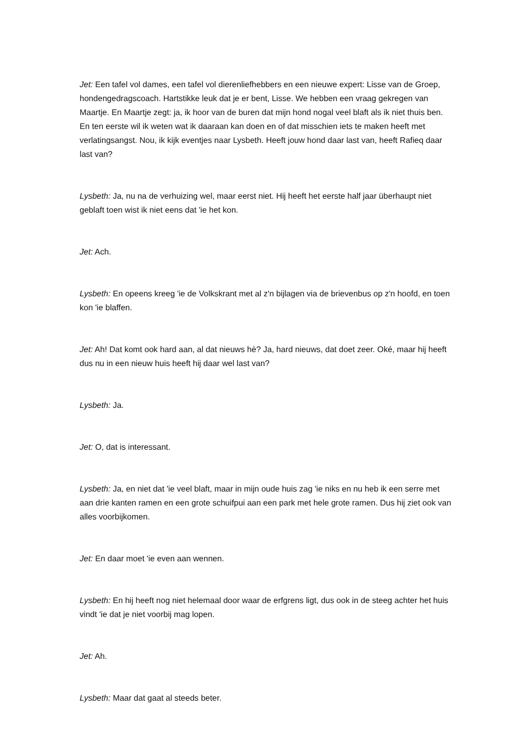Jet: Een tafel vol dames, een tafel vol dierenliefhebbers en een nieuwe expert: Lisse van de Groep, hondengedragscoach. Hartstikke leuk dat je er bent, Lisse. We hebben een vraag gekregen van Maartje. En Maartje zegt: ja, ik hoor van de buren dat mijn hond nogal veel blaft als ik niet thuis ben. En ten eerste wil ik weten wat ik daaraan kan doen en of dat misschien iets te maken heeft met verlatingsangst. Nou, ik kijk eventjes naar Lysbeth. Heeft jouw hond daar last van, heeft Rafieq daar last van?
Lysbeth: Ja, nu na de verhuizing wel, maar eerst niet. Hij heeft het eerste half jaar überhaupt niet geblaft toen wist ik niet eens dat 'ie het kon.
Jet: Ach.
Lysbeth: En opeens kreeg 'ie de Volkskrant met al z'n bijlagen via de brievenbus op z'n hoofd, en toen kon 'ie blaffen.
Jet: Ah! Dat komt ook hard aan, al dat nieuws hè? Ja, hard nieuws, dat doet zeer. Oké, maar hij heeft dus nu in een nieuw huis heeft hij daar wel last van?
Lysbeth: Ja.
Jet: O, dat is interessant.
Lysbeth: Ja, en niet dat 'ie veel blaft, maar in mijn oude huis zag 'ie niks en nu heb ik een serre met aan drie kanten ramen en een grote schuifpui aan een park met hele grote ramen. Dus hij ziet ook van alles voorbijkomen.
Jet: En daar moet 'ie even aan wennen.
Lysbeth: En hij heeft nog niet helemaal door waar de erfgrens ligt, dus ook in de steeg achter het huis vindt 'ie dat je niet voorbij mag lopen.
Jet: Ah.
Lysbeth: Maar dat gaat al steeds beter.